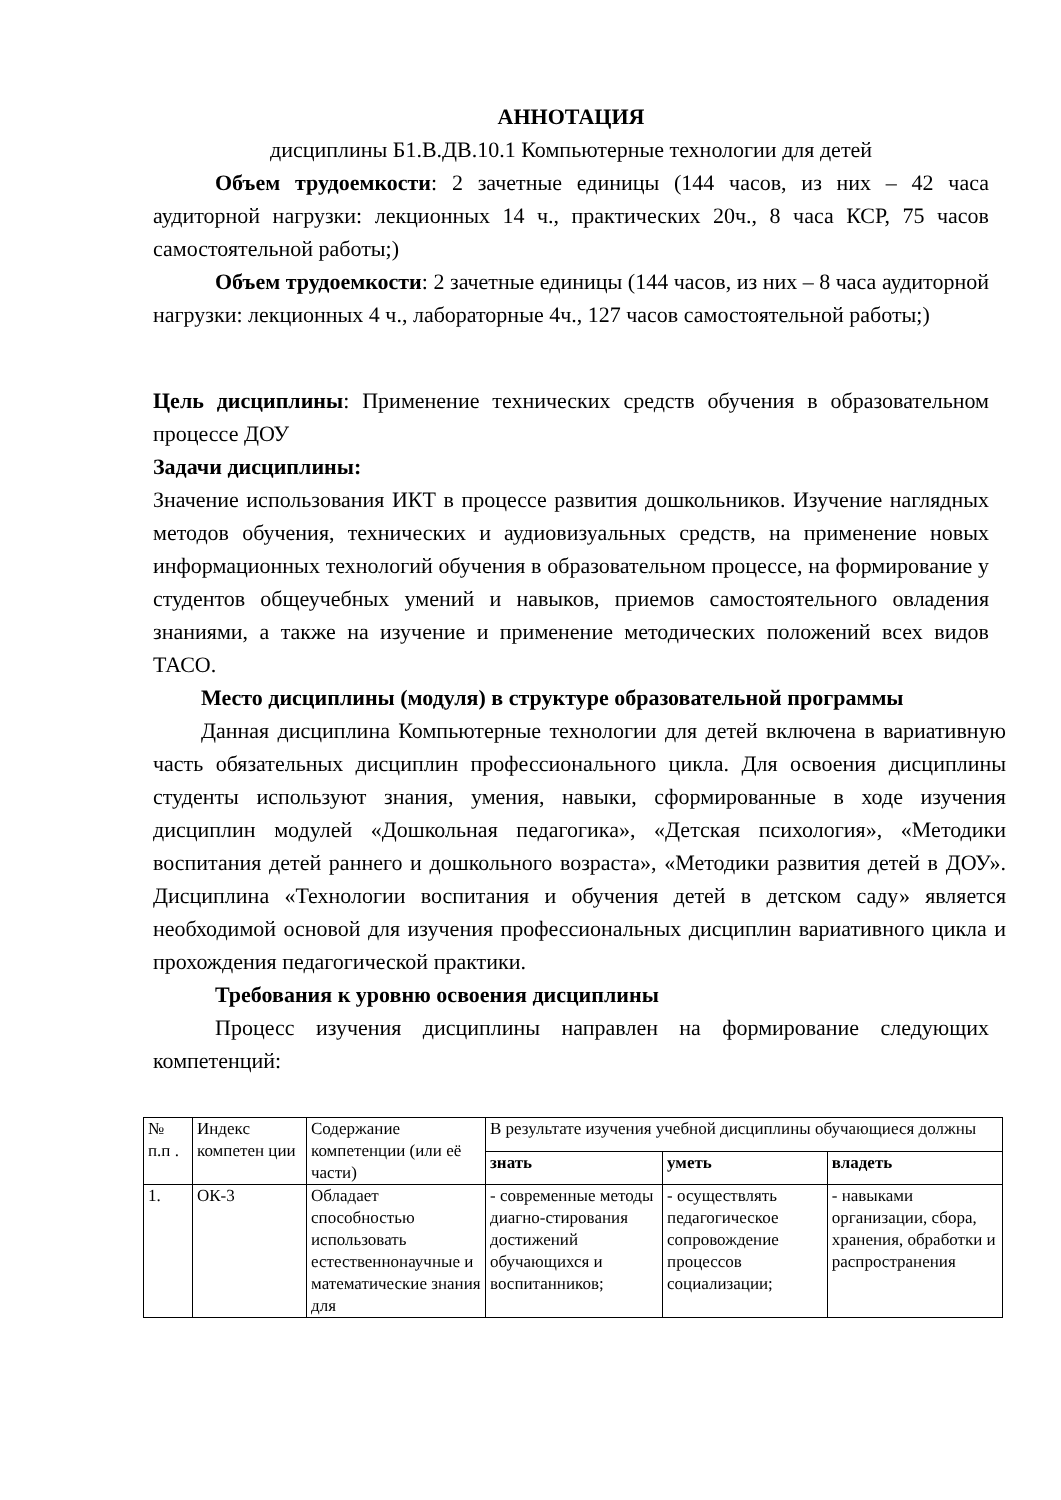АННОТАЦИЯ
дисциплины Б1.В.ДВ.10.1 Компьютерные технологии для детей
Объем трудоемкости: 2 зачетные единицы (144 часов, из них – 42 часа аудиторной нагрузки: лекционных 14 ч., практических 20ч., 8 часа КСР, 75 часов самостоятельной работы;)
Объем трудоемкости: 2 зачетные единицы (144 часов, из них – 8 часа аудиторной нагрузки: лекционных 4 ч., лабораторные 4ч., 127 часов самостоятельной работы;)
Цель дисциплины: Применение технических средств обучения в образовательном процессе ДОУ
Задачи дисциплины:
Значение использования ИКТ в процессе развития дошкольников. Изучение наглядных методов обучения, технических и аудиовизуальных средств, на применение новых информационных технологий обучения в образовательном процессе, на формирование у студентов общеучебных умений и навыков, приемов самостоятельного овладения знаниями, а также на изучение и применение методических положений всех видов ТАСО.
Место дисциплины (модуля) в структуре образовательной программы
Данная дисциплина Компьютерные технологии для детей включена в вариативную часть обязательных дисциплин профессионального цикла. Для освоения дисциплины студенты используют знания, умения, навыки, сформированные в ходе изучения дисциплин модулей «Дошкольная педагогика», «Детская психология», «Методики воспитания детей раннего и дошкольного возраста», «Методики развития детей в ДОУ». Дисциплина «Технологии воспитания и обучения детей в детском саду» является необходимой основой для изучения профессиональных дисциплин вариативного цикла и прохождения педагогической практики.
Требования к уровню освоения дисциплины
Процесс изучения дисциплины направлен на формирование следующих компетенций:
| № п.п . | Индекс компетен ции | Содержание компетенции (или её части) | В результате изучения учебной дисциплины обучающиеся должны | | |
| --- | --- | --- | --- | --- | --- |
| | | | знать | уметь | владеть |
| 1. | ОК-3 | Обладает способностью использовать естественнонаучные и математические знания для | - современные методы диагно-стирования достижений обучающихся и воспитанников; | - осуществлять педагогическое сопровождение процессов социализации; | - навыками организации, сбора, хранения, обработки и распространения |